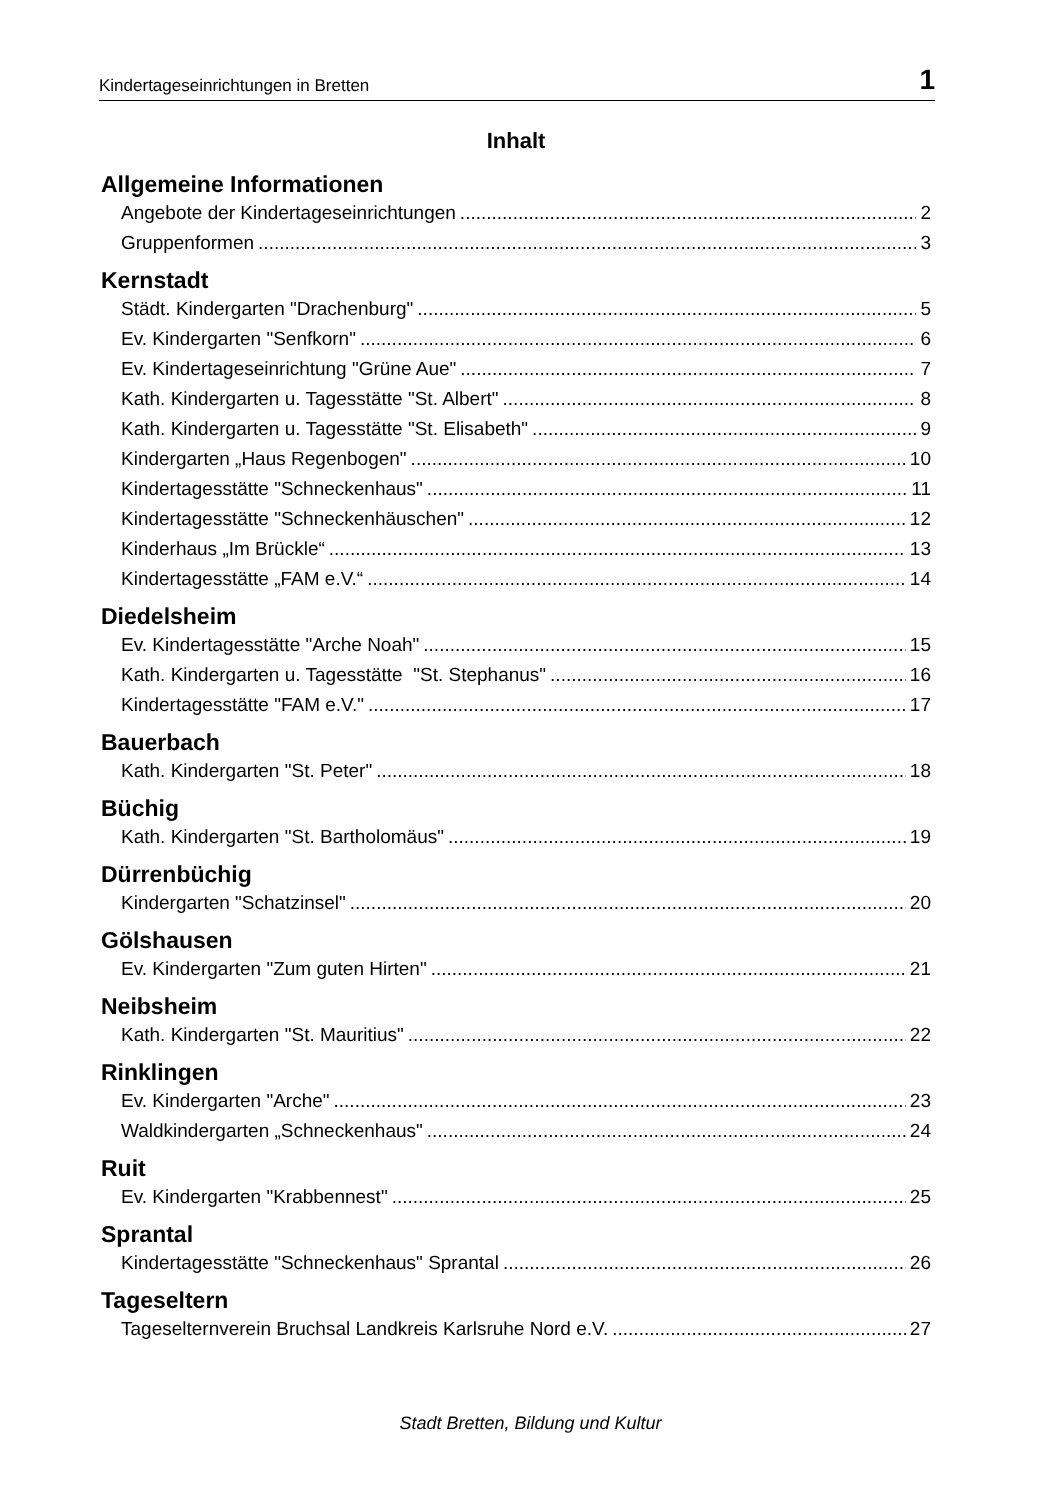Kindertageseinrichtungen in Bretten 1
Inhalt
Allgemeine Informationen
Angebote der Kindertageseinrichtungen 2
Gruppenformen 3
Kernstadt
Städt. Kindergarten "Drachenburg" 5
Ev. Kindergarten "Senfkorn" 6
Ev. Kindertageseinrichtung "Grüne Aue" 7
Kath. Kindergarten u. Tagesstätte "St. Albert" 8
Kath. Kindergarten u. Tagesstätte "St. Elisabeth" 9
Kindergarten „Haus Regenbogen" 10
Kindertagesstätte "Schneckenhaus" 11
Kindertagesstätte "Schneckenhäuschen" 12
Kinderhaus „Im Brückle“ 13
Kindertagesstätte „FAM e.V.“ 14
Diedelsheim
Ev. Kindertagesstätte "Arche Noah" 15
Kath. Kindergarten u. Tagesstätte "St. Stephanus" 16
Kindertagesstätte "FAM e.V." 17
Bauerbach
Kath. Kindergarten "St. Peter" 18
Büchig
Kath. Kindergarten "St. Bartholomäus" 19
Dürrenbüchig
Kindergarten "Schatzinsel" 20
Gölshausen
Ev. Kindergarten "Zum guten Hirten" 21
Neibsheim
Kath. Kindergarten "St. Mauritius" 22
Rinklingen
Ev. Kindergarten "Arche" 23
Waldkindergarten „Schneckenhaus" 24
Ruit
Ev. Kindergarten "Krabbennest" 25
Sprantal
Kindertagesstätte "Schneckenhaus" Sprantal 26
Tageseltern
Tageselternverein Bruchsal Landkreis Karlsruhe Nord e.V. 27
Stadt Bretten, Bildung und Kultur